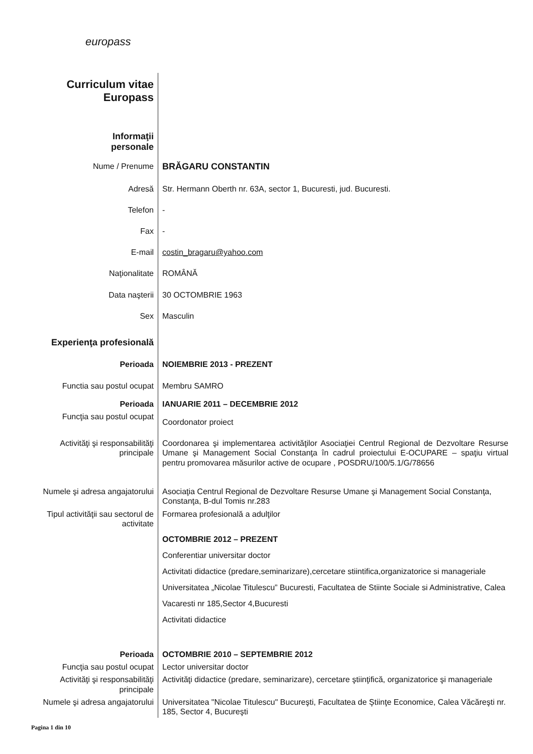europass
| Curriculum vitae Europass | |
| Informaţii personale | |
| Nume / Prenume | BRĂGARU CONSTANTIN |
| Adresă | Str. Hermann Oberth nr. 63A, sector 1, Bucuresti, jud. Bucuresti. |
| Telefon | - |
| Fax | - |
| E-mail | costin_bragaru@yahoo.com |
| Naţionalitate | ROMÂNĂ |
| Data naşterii | 30 OCTOMBRIE 1963 |
| Sex | Masculin |
| Experienţa profesională | |
| Perioada | NOIEMBRIE 2013 - PREZENT |
| Functia sau postul ocupat | Membru SAMRO |
| Perioada | IANUARIE 2011 – DECEMBRIE 2012 |
| Funcţia sau postul ocupat | Coordonator proiect |
| Activităţi şi responsabilităţi principale | Coordonarea şi implementarea activităţilor Asociaţiei Centrul Regional de Dezvoltare Resurse Umane şi Management Social Constanţa în cadrul proiectului E-OCUPARE – spaţiu virtual pentru promovarea măsurilor active de ocupare , POSDRU/100/5.1/G/78656 |
| Numele şi adresa angajatorului | Asociaţia Centrul Regional de Dezvoltare Resurse Umane şi Management Social Constanţa, Constanţa, B-dul Tomis nr.283 |
| Tipul activităţii sau sectorul de activitate | Formarea profesională a adulţilor |
| | OCTOMBRIE 2012 – PREZENT Conferentiar universitar doctor Activitati didactice (predare,seminarizare),cercetare stiintifica,organizatorice si manageriale Universitatea „Nicolae Titulescu” Bucuresti, Facultatea de Stiinte Sociale si Administrative, Calea Vacaresti nr 185,Sector 4,Bucuresti Activitati didactice |
| Perioada | OCTOMBRIE 2010 – SEPTEMBRIE 2012 |
| Funcţia sau postul ocupat | Lector universitar doctor |
| Activităţi şi responsabilităţi principale | Activităţi didactice (predare, seminarizare), cercetare ştiinţifică, organizatorice şi manageriale |
| Numele şi adresa angajatorului | Universitatea "Nicolae Titulescu" Bucureşti, Facultatea de Ştiinţe Economice, Calea Văcăreşti nr. 185, Sector 4, Bucureşti |
Pagina 1 din 10